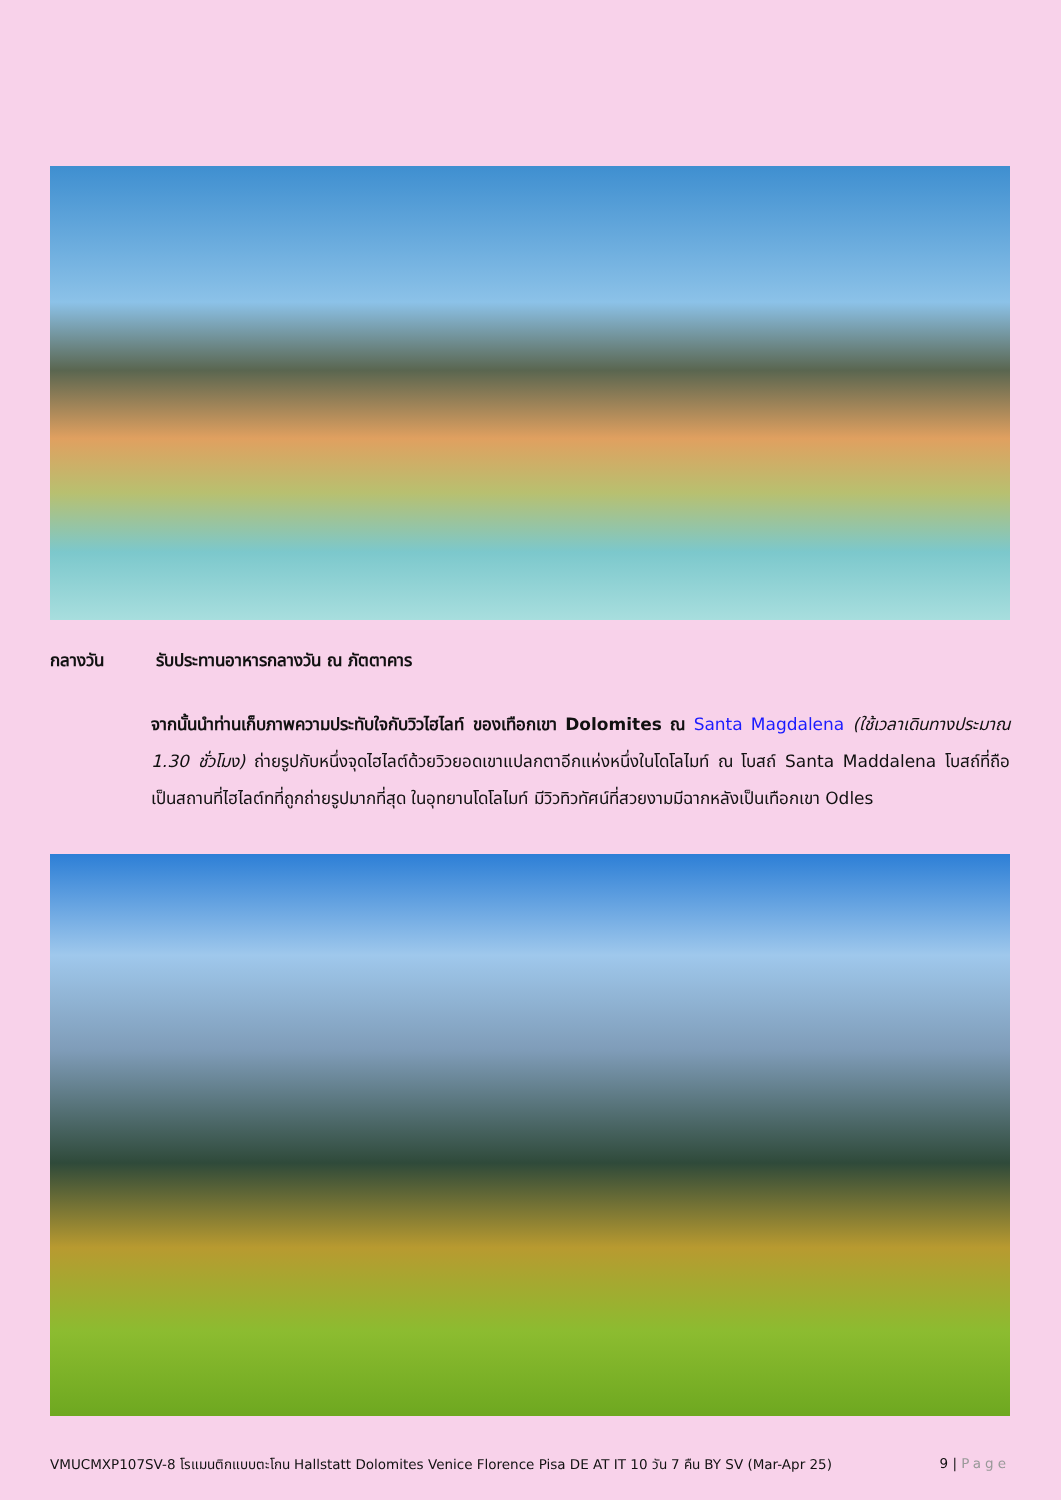กลางวัน รับประทานอาหารกลางวัน ณ ภัตตาคาร
จากนั้นนำท่านเก็บภาพความประทับใจกับวิวไฮไลท์ ของเทือกเขา Dolomites ณ Santa Magdalena (ใช้เวลาเดินทางประมาณ 1.30 ชั่วโมง) ถ่ายรูปกับหนึ่งจุดไฮไลต์ด้วยวิวยอดเขาแปลกตาอีกแห่งหนึ่งในโดโลไมท์ ณ โบสถ์ Santa Maddalena โบสถ์ที่ถือเป็นสถานที่ไฮไลต์ทที่ถูกถ่ายรูปมากที่สุด ในอุทยานโดโลไมท์ มีวิวทิวทัศน์ที่สวยงามมีฉากหลังเป็นเทือกเขา Odles
VMUCMXP107SV-8 โรแมนติกแบบตะโกน Hallstatt Dolomites Venice Florence Pisa DE AT IT 10 วัน 7 คืน BY SV (Mar-Apr 25) 9 | Page